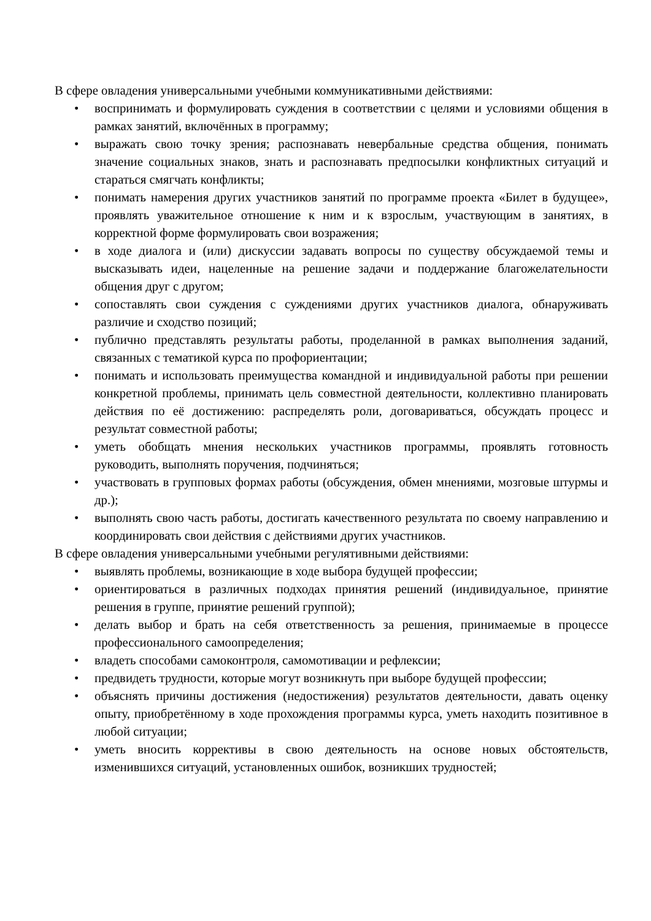В сфере овладения универсальными учебными коммуникативными действиями:
• воспринимать и формулировать суждения в соответствии с целями и условиями общения в рамках занятий, включённых в программу;
• выражать свою точку зрения; распознавать невербальные средства общения, понимать значение социальных знаков, знать и распознавать предпосылки конфликтных ситуаций и стараться смягчать конфликты;
• понимать намерения других участников занятий по программе проекта «Билет в будущее», проявлять уважительное отношение к ним и к взрослым, участвующим в занятиях, в корректной форме формулировать свои возражения;
• в ходе диалога и (или) дискуссии задавать вопросы по существу обсуждаемой темы и высказывать идеи, нацеленные на решение задачи и поддержание благожелательности общения друг с другом;
• сопоставлять свои суждения с суждениями других участников диалога, обнаруживать различие и сходство позиций;
• публично представлять результаты работы, проделанной в рамках выполнения заданий, связанных с тематикой курса по профориентации;
• понимать и использовать преимущества командной и индивидуальной работы при решении конкретной проблемы, принимать цель совместной деятельности, коллективно планировать действия по её достижению: распределять роли, договариваться, обсуждать процесс и результат совместной работы;
• уметь обобщать мнения нескольких участников программы, проявлять готовность руководить, выполнять поручения, подчиняться;
• участвовать в групповых формах работы (обсуждения, обмен мнениями, мозговые штурмы и др.);
• выполнять свою часть работы, достигать качественного результата по своему направлению и координировать свои действия с действиями других участников.
В сфере овладения универсальными учебными регулятивными действиями:
• выявлять проблемы, возникающие в ходе выбора будущей профессии;
• ориентироваться в различных подходах принятия решений (индивидуальное, принятие решения в группе, принятие решений группой);
• делать выбор и брать на себя ответственность за решения, принимаемые в процессе профессионального самоопределения;
• владеть способами самоконтроля, самомотивации и рефлексии;
• предвидеть трудности, которые могут возникнуть при выборе будущей профессии;
• объяснять причины достижения (недостижения) результатов деятельности, давать оценку опыту, приобретённому в ходе прохождения программы курса, уметь находить позитивное в любой ситуации;
• уметь вносить коррективы в свою деятельность на основе новых обстоятельств, изменившихся ситуаций, установленных ошибок, возникших трудностей;